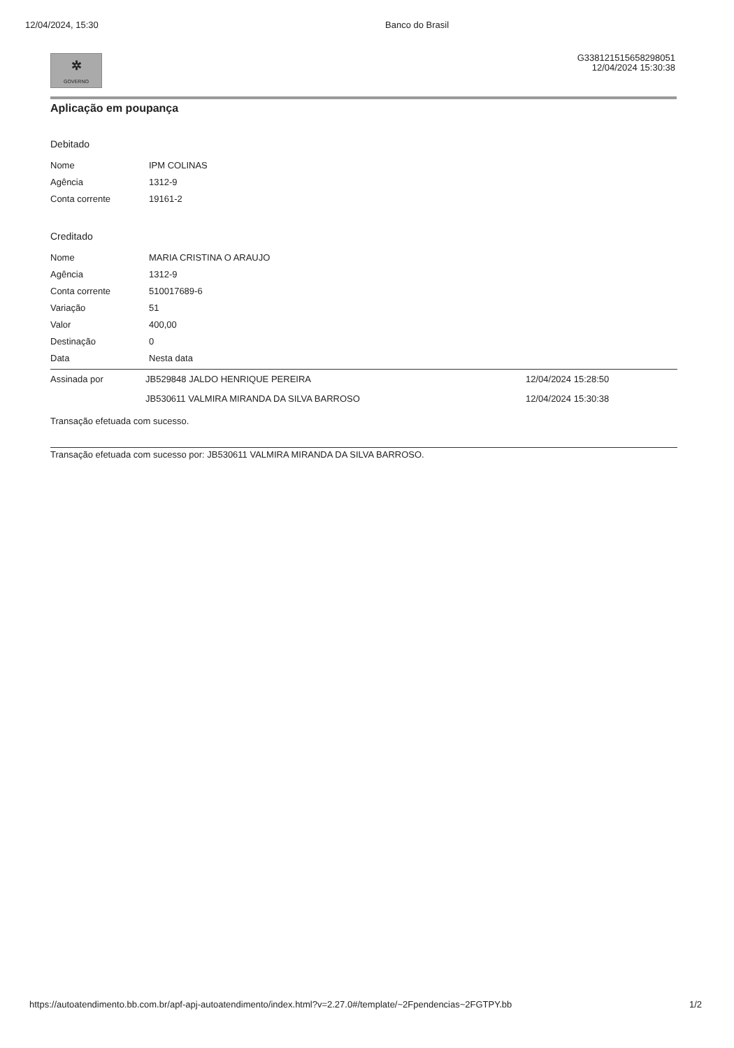12/04/2024, 15:30 Banco do Brasil
✲
GOVERNO
G338121515658298051
12/04/2024 15:30:38
Aplicação em poupança
Debitado
| Nome | IPM COLINAS |
| Agência | 1312-9 |
| Conta corrente | 19161-2 |
Creditado
| Nome | MARIA CRISTINA O ARAUJO |
| Agência | 1312-9 |
| Conta corrente | 510017689-6 |
| Variação | 51 |
| Valor | 400,00 |
| Destinação | 0 |
| Data | Nesta data |
| Assinada por | JB529848 JALDO HENRIQUE PEREIRA | 12/04/2024 15:28:50 |
| | JB530611 VALMIRA MIRANDA DA SILVA BARROSO | 12/04/2024 15:30:38 |
Transação efetuada com sucesso.
Transação efetuada com sucesso por: JB530611 VALMIRA MIRANDA DA SILVA BARROSO.
https://autoatendimento.bb.com.br/apf-apj-autoatendimento/index.html?v=2.27.0#/template/~2Fpendencias~2FGTPY.bb 1/2